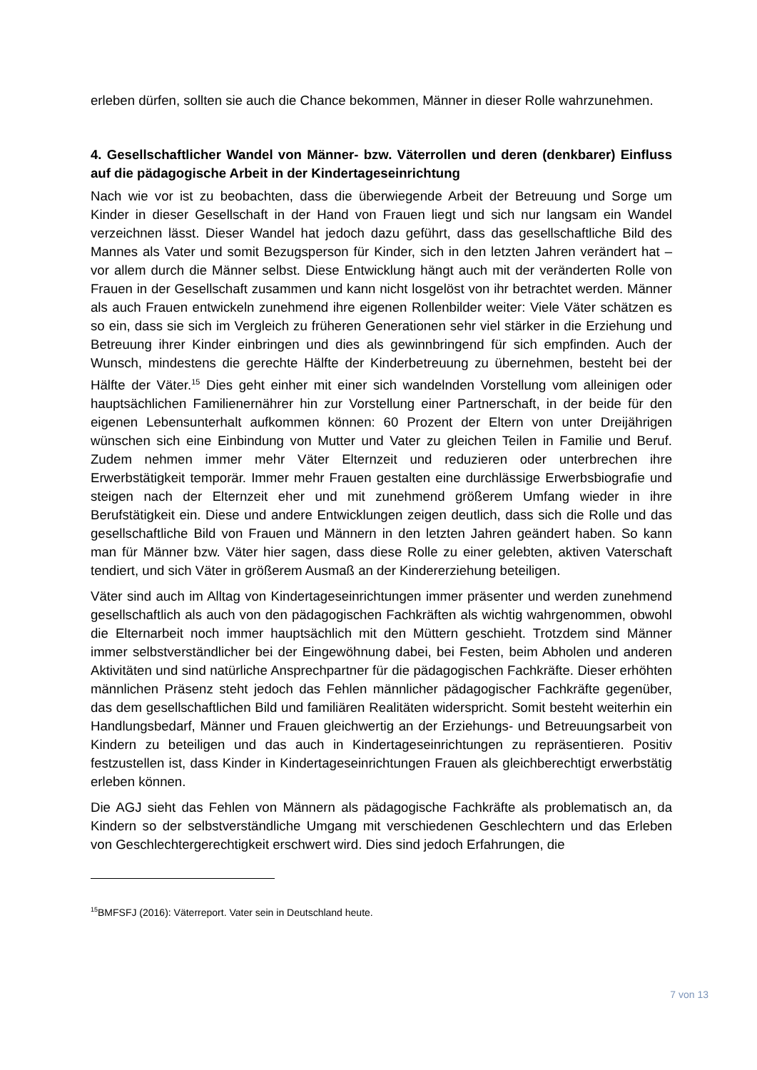erleben dürfen, sollten sie auch die Chance bekommen, Männer in dieser Rolle wahrzunehmen.
4. Gesellschaftlicher Wandel von Männer- bzw. Väterrollen und deren (denkbarer) Einfluss auf die pädagogische Arbeit in der Kindertageseinrichtung
Nach wie vor ist zu beobachten, dass die überwiegende Arbeit der Betreuung und Sorge um Kinder in dieser Gesellschaft in der Hand von Frauen liegt und sich nur langsam ein Wandel verzeichnen lässt. Dieser Wandel hat jedoch dazu geführt, dass das gesellschaftliche Bild des Mannes als Vater und somit Bezugsperson für Kinder, sich in den letzten Jahren verändert hat – vor allem durch die Männer selbst. Diese Entwicklung hängt auch mit der veränderten Rolle von Frauen in der Gesellschaft zusammen und kann nicht losgelöst von ihr betrachtet werden. Männer als auch Frauen entwickeln zunehmend ihre eigenen Rollenbilder weiter: Viele Väter schätzen es so ein, dass sie sich im Vergleich zu früheren Generationen sehr viel stärker in die Erziehung und Betreuung ihrer Kinder einbringen und dies als gewinnbringend für sich empfinden. Auch der Wunsch, mindestens die gerechte Hälfte der Kinderbetreuung zu übernehmen, besteht bei der Hälfte der Väter.<sup>15</sup> Dies geht einher mit einer sich wandelnden Vorstellung vom alleinigen oder hauptsächlichen Familienernährer hin zur Vorstellung einer Partnerschaft, in der beide für den eigenen Lebensunterhalt aufkommen können: 60 Prozent der Eltern von unter Dreijährigen wünschen sich eine Einbindung von Mutter und Vater zu gleichen Teilen in Familie und Beruf. Zudem nehmen immer mehr Väter Elternzeit und reduzieren oder unterbrechen ihre Erwerbstätigkeit temporär. Immer mehr Frauen gestalten eine durchlässige Erwerbsbiografie und steigen nach der Elternzeit eher und mit zunehmend größerem Umfang wieder in ihre Berufstätigkeit ein. Diese und andere Entwicklungen zeigen deutlich, dass sich die Rolle und das gesellschaftliche Bild von Frauen und Männern in den letzten Jahren geändert haben. So kann man für Männer bzw. Väter hier sagen, dass diese Rolle zu einer gelebten, aktiven Vaterschaft tendiert, und sich Väter in größerem Ausmaß an der Kindererziehung beteiligen.
Väter sind auch im Alltag von Kindertageseinrichtungen immer präsenter und werden zunehmend gesellschaftlich als auch von den pädagogischen Fachkräften als wichtig wahrgenommen, obwohl die Elternarbeit noch immer hauptsächlich mit den Müttern geschieht. Trotzdem sind Männer immer selbstverständlicher bei der Eingewöhnung dabei, bei Festen, beim Abholen und anderen Aktivitäten und sind natürliche Ansprechpartner für die pädagogischen Fachkräfte. Dieser erhöhten männlichen Präsenz steht jedoch das Fehlen männlicher pädagogischer Fachkräfte gegenüber, das dem gesellschaftlichen Bild und familiären Realitäten widerspricht. Somit besteht weiterhin ein Handlungsbedarf, Männer und Frauen gleichwertig an der Erziehungs- und Betreuungsarbeit von Kindern zu beteiligen und das auch in Kindertageseinrichtungen zu repräsentieren. Positiv festzustellen ist, dass Kinder in Kindertageseinrichtungen Frauen als gleichberechtigt erwerbstätig erleben können.
Die AGJ sieht das Fehlen von Männern als pädagogische Fachkräfte als problematisch an, da Kindern so der selbstverständliche Umgang mit verschiedenen Geschlechtern und das Erleben von Geschlechtergerechtigkeit erschwert wird. Dies sind jedoch Erfahrungen, die
<sup>15</sup>BMFSFJ (2016): Väterreport. Vater sein in Deutschland heute.
7 von 13